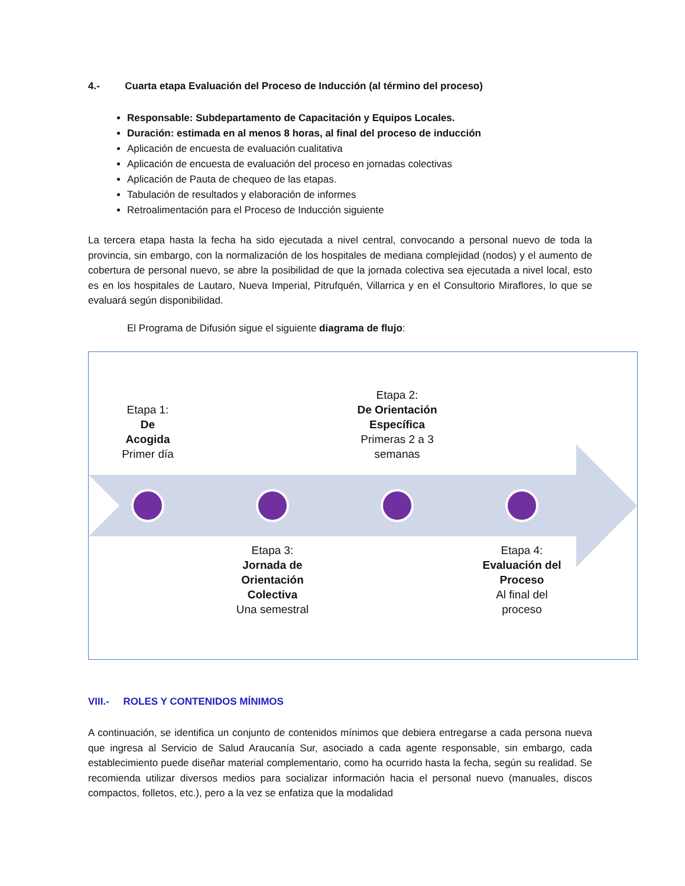4.- Cuarta etapa Evaluación del Proceso de Inducción (al término del proceso)
Responsable: Subdepartamento de Capacitación y Equipos Locales.
Duración: estimada en al menos 8 horas, al final del proceso de inducción
Aplicación de encuesta de evaluación cualitativa
Aplicación de encuesta de evaluación del proceso en jornadas colectivas
Aplicación de Pauta de chequeo de las etapas.
Tabulación de resultados y elaboración de informes
Retroalimentación para el Proceso de Inducción siguiente
La tercera etapa hasta la fecha ha sido ejecutada a nivel central, convocando a personal nuevo de toda la provincia, sin embargo, con la normalización de los hospitales de mediana complejidad (nodos) y el aumento de cobertura de personal nuevo, se abre la posibilidad de que la jornada colectiva sea ejecutada a nivel local, esto es en los hospitales de Lautaro, Nueva Imperial, Pitrufquén, Villarrica y en el Consultorio Miraflores, lo que se evaluará según disponibilidad.
El Programa de Difusión sigue el siguiente diagrama de flujo:
Etapa 1:
De
Acogida
Primer día
Etapa 2:
De Orientación Específica
Primeras 2 a 3 semanas
Etapa 3:
Jornada de Orientación Colectiva
Una semestral
Etapa 4:
Evaluación del Proceso
Al final del proceso
VIII.- ROLES Y CONTENIDOS MÍNIMOS
A continuación, se identifica un conjunto de contenidos mínimos que debiera entregarse a cada persona nueva que ingresa al Servicio de Salud Araucanía Sur, asociado a cada agente responsable, sin embargo, cada establecimiento puede diseñar material complementario, como ha ocurrido hasta la fecha, según su realidad. Se recomienda utilizar diversos medios para socializar información hacia el personal nuevo (manuales, discos compactos, folletos, etc.), pero a la vez se enfatiza que la modalidad